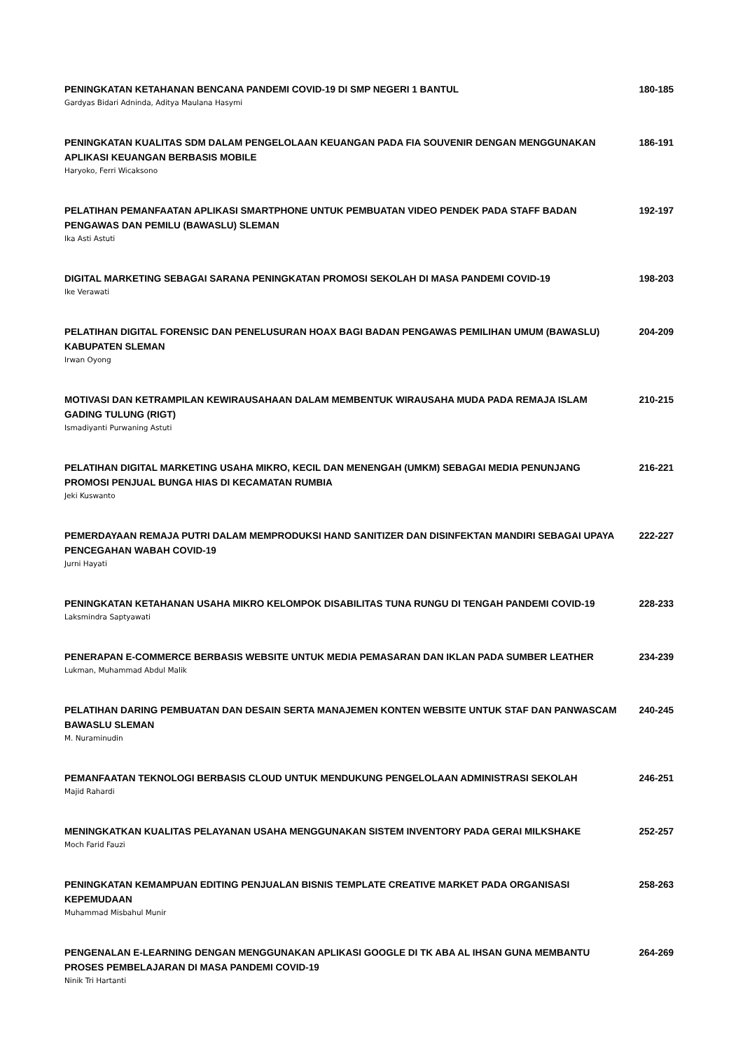PENINGKATAN KETAHANAN BENCANA PANDEMI COVID-19 DI SMP NEGERI 1 BANTUL
Gardyas Bidari Adninda, Aditya Maulana Hasymi
180-185
PENINGKATAN KUALITAS SDM DALAM PENGELOLAAN KEUANGAN PADA FIA SOUVENIR DENGAN MENGGUNAKAN APLIKASI KEUANGAN BERBASIS MOBILE
Haryoko, Ferri Wicaksono
186-191
PELATIHAN PEMANFAATAN APLIKASI SMARTPHONE UNTUK PEMBUATAN VIDEO PENDEK PADA STAFF BADAN PENGAWAS DAN PEMILU (BAWASLU) SLEMAN
Ika Asti Astuti
192-197
DIGITAL MARKETING SEBAGAI SARANA PENINGKATAN PROMOSI SEKOLAH DI MASA PANDEMI COVID-19
Ike Verawati
198-203
PELATIHAN DIGITAL FORENSIC DAN PENELUSURAN HOAX BAGI BADAN PENGAWAS PEMILIHAN UMUM (BAWASLU) KABUPATEN SLEMAN
Irwan Oyong
204-209
MOTIVASI DAN KETRAMPILAN KEWIRAUSAHAAN DALAM MEMBENTUK WIRAUSAHA MUDA PADA REMAJA ISLAM GADING TULUNG (RIGT)
Ismadiyanti Purwaning Astuti
210-215
PELATIHAN DIGITAL MARKETING USAHA MIKRO, KECIL DAN MENENGAH (UMKM) SEBAGAI MEDIA PENUNJANG PROMOSI PENJUAL BUNGA HIAS DI KECAMATAN RUMBIA
Jeki Kuswanto
216-221
PEMERDAYAAN REMAJA PUTRI DALAM MEMPRODUKSI HAND SANITIZER DAN DISINFEKTAN MANDIRI SEBAGAI UPAYA PENCEGAHAN WABAH COVID-19
Jurni Hayati
222-227
PENINGKATAN KETAHANAN USAHA MIKRO KELOMPOK DISABILITAS TUNA RUNGU DI TENGAH PANDEMI COVID-19
Laksmindra Saptyawati
228-233
PENERAPAN E-COMMERCE BERBASIS WEBSITE UNTUK MEDIA PEMASARAN DAN IKLAN PADA SUMBER LEATHER
Lukman, Muhammad Abdul Malik
234-239
PELATIHAN DARING PEMBUATAN DAN DESAIN SERTA MANAJEMEN KONTEN WEBSITE UNTUK STAF DAN PANWASCAM BAWASLU SLEMAN
M. Nuraminudin
240-245
PEMANFAATAN TEKNOLOGI BERBASIS CLOUD UNTUK MENDUKUNG PENGELOLAAN ADMINISTRASI SEKOLAH
Majid Rahardi
246-251
MENINGKATKAN KUALITAS PELAYANAN USAHA MENGGUNAKAN SISTEM INVENTORY PADA GERAI MILKSHAKE
Moch Farid Fauzi
252-257
PENINGKATAN KEMAMPUAN EDITING PENJUALAN BISNIS TEMPLATE CREATIVE MARKET PADA ORGANISASI KEPEMUDAAN
Muhammad Misbahul Munir
258-263
PENGENALAN E-LEARNING DENGAN MENGGUNAKAN APLIKASI GOOGLE DI TK ABA AL IHSAN GUNA MEMBANTU PROSES PEMBELAJARAN DI MASA PANDEMI COVID-19
Ninik Tri Hartanti
264-269